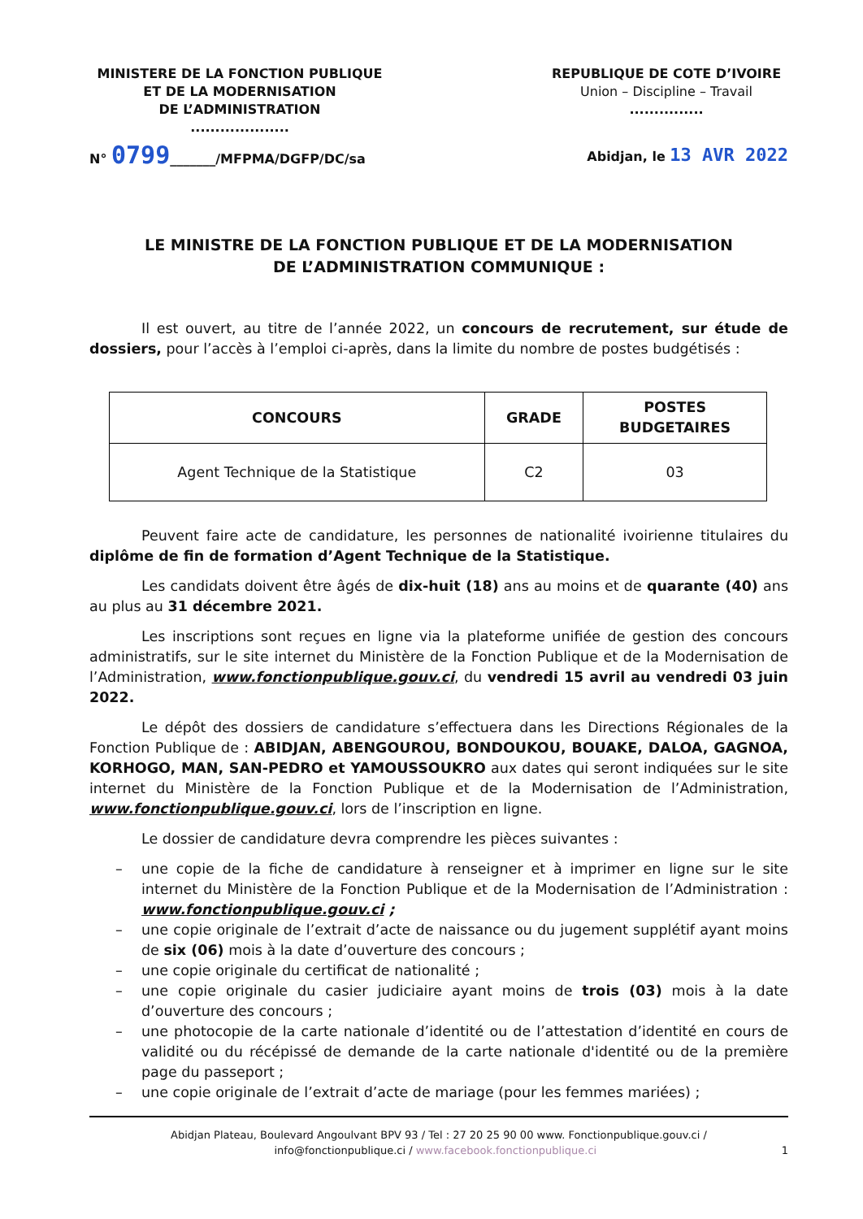MINISTERE DE LA FONCTION PUBLIQUE
ET DE LA MODERNISATION
DE L’ADMINISTRATION
....................
REPUBLIQUE DE COTE D’IVOIRE
Union – Discipline – Travail
...............
N° 0799_______/MFPMA/DGFP/DC/sa
Abidjan, le 13 AVR 2022
LE MINISTRE DE LA FONCTION PUBLIQUE ET DE LA MODERNISATION
DE L’ADMINISTRATION COMMUNIQUE :
Il est ouvert, au titre de l’année 2022, un concours de recrutement, sur étude de dossiers, pour l’accès à l’emploi ci-après, dans la limite du nombre de postes budgétisés :
| CONCOURS | GRADE | POSTES BUDGETAIRES |
| --- | --- | --- |
| Agent Technique de la Statistique | C2 | 03 |
Peuvent faire acte de candidature, les personnes de nationalité ivoirienne titulaires du diplôme de fin de formation d’Agent Technique de la Statistique.
Les candidats doivent être âgés de dix-huit (18) ans au moins et de quarante (40) ans au plus au 31 décembre 2021.
Les inscriptions sont reçues en ligne via la plateforme unifiée de gestion des concours administratifs, sur le site internet du Ministère de la Fonction Publique et de la Modernisation de l’Administration, www.fonctionpublique.gouv.ci, du vendredi 15 avril au vendredi 03 juin 2022.
Le dépôt des dossiers de candidature s’effectuera dans les Directions Régionales de la Fonction Publique de : ABIDJAN, ABENGOUROU, BONDOUKOU, BOUAKE, DALOA, GAGNOA, KORHOGO, MAN, SAN-PEDRO et YAMOUSSOUKRO aux dates qui seront indiquées sur le site internet du Ministère de la Fonction Publique et de la Modernisation de l’Administration, www.fonctionpublique.gouv.ci, lors de l’inscription en ligne.
Le dossier de candidature devra comprendre les pièces suivantes :
– une copie de la fiche de candidature à renseigner et à imprimer en ligne sur le site internet du Ministère de la Fonction Publique et de la Modernisation de l’Administration : www.fonctionpublique.gouv.ci ;
– une copie originale de l’extrait d’acte de naissance ou du jugement supplétif ayant moins de six (06) mois à la date d’ouverture des concours ;
– une copie originale du certificat de nationalité ;
– une copie originale du casier judiciaire ayant moins de trois (03) mois à la date d’ouverture des concours ;
– une photocopie de la carte nationale d’identité ou de l’attestation d’identité en cours de validité ou du récépissé de demande de la carte nationale d'identité ou de la première page du passeport ;
– une copie originale de l’extrait d’acte de mariage (pour les femmes mariées) ;
Abidjan Plateau, Boulevard Angoulvant BPV 93 / Tel : 27 20 25 90 00 www. Fonctionpublique.gouv.ci /
info@fonctionpublique.ci / www.facebook.fonctionpublique.ci 1